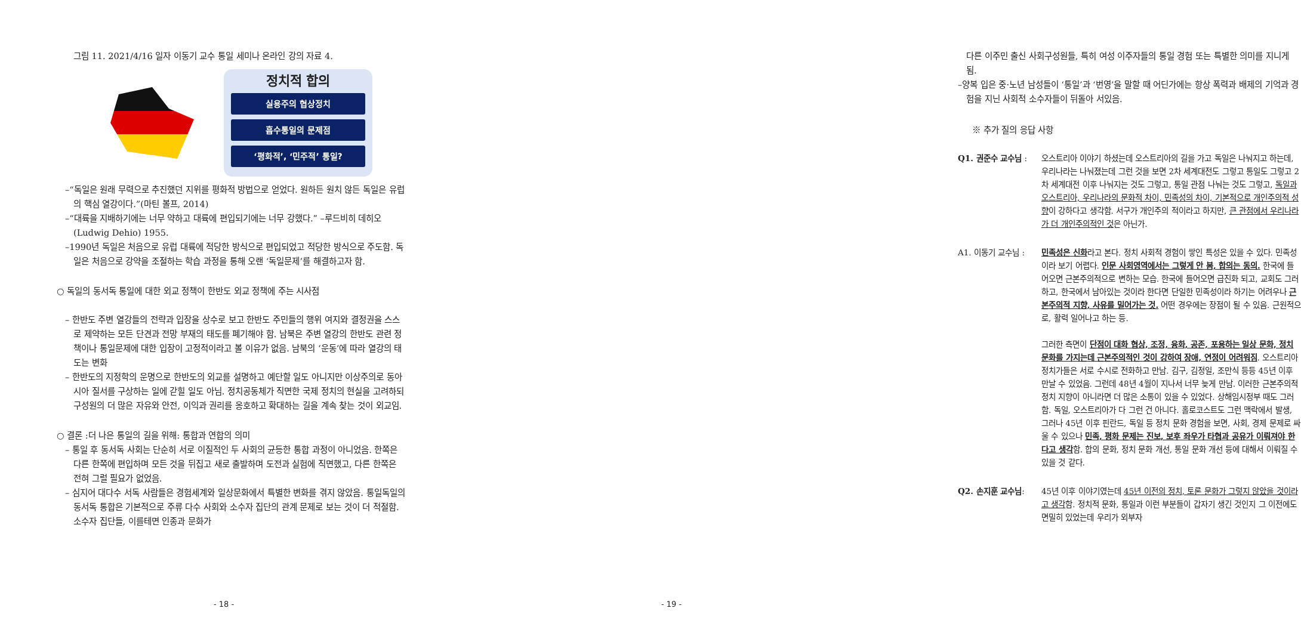그림 11. 2021/4/16 일자 이동기 교수 통일 세미나 온라인 강의 자료 4.
정치적 합의
실용주의 협상정치
흡수통일의 문제점
‘평화적’, ‘민주적’ 통일?
–“독일은 원래 무력으로 추진했던 지위를 평화적 방법으로 얻었다. 원하든 원치 않든 독일은 유럽의 핵심 열강이다.”(마틴 볼프, 2014)
–“대륙을 지배하기에는 너무 약하고 대륙에 편입되기에는 너무 강했다.” –루드비히 데히오(Ludwig Dehio) 1955.
–1990년 독일은 처음으로 유럽 대륙에 적당한 방식으로 편입되었고 적당한 방식으로 주도함. 독일은 처음으로 강약을 조절하는 학습 과정을 통해 오랜 ‘독일문제’를 해결하고자 함.
○ 독일의 동서독 통일에 대한 외교 정책이 한반도 외교 정책에 주는 시사점
– 한반도 주변 열강들의 전략과 입장을 상수로 보고 한반도 주민들의 행위 여지와 결정권을 스스로 제약하는 모든 단견과 전망 부재의 태도를 폐기해야 함. 남북은 주변 열강의 한반도 관련 정책이나 통일문제에 대한 입장이 고정적이라고 볼 이유가 없음. 남북의 ‘운동’에 따라 열강의 태도는 변화
– 한반도의 지정학의 운명으로 한반도의 외교를 설명하고 예단할 일도 아니지만 이상주의로 동아시아 질서를 구상하는 일에 갇힐 일도 아님. 정치공동체가 직면한 국제 정치의 현실을 고려하되구성원의 더 많은 자유와 안전, 이익과 권리를 옹호하고 확대하는 길을 계속 찾는 것이 외교임.
○ 결론 :더 나은 통일의 길을 위해: 통합과 연합의 의미
– 통일 후 동서독 사회는 단순히 서로 이질적인 두 사회의 균등한 통합 과정이 아니었음. 한쪽은 다른 한쪽에 편입하며 모든 것을 뒤집고 새로 출발하며 도전과 실험에 직면했고, 다른 한쪽은 전혀 그럴 필요가 없었음.
– 심지어 대다수 서독 사람들은 경험세계와 일상문화에서 특별한 변화를 겪지 않았음. 통일독일의 동서독 통합은 기본적으로 주류 다수 사회와 소수자 집단의 관계 문제로 보는 것이 더 적절함. 소수자 집단들, 이를테면 인종과 문화가
- 18 -
다른 이주민 출신 사회구성원들, 특히 여성 이주자들의 통일 경험 또는 특별한 의미를 지니게 됨.
–양복 입은 중·노년 남성들이 ‘통일’과 ‘번영’을 말할 때 어딘가에는 항상 폭력과 배제의 기억과 경험을 지닌 사회적 소수자들이 뒤돌아 서있음.
※ 추가 질의 응답 사항
Q1. 권준수 교수님 : 오스트리아 이야기 하셨는데 오스트리아의 길을 가고 독일은 나눠지고 하는데, 우리나라는 나눠졌는데 그런 것을 보면 2차 세계대전도 그렇고 통일도 그렇고 2차 세계대전 이후 나눠지는 것도 그렇고, 통일 관점 나눠는 것도 그렇고, 독일과 오스트리아, 우리나라의 문화적 차이, 민족성의 차이, 기본적으로 개인주의적 성향이 강하다고 생각함. 서구가 개인주의 적이라고 하지만, 큰 관점에서 우리나라가 더 개인주의적인 것은 아닌가.
A1. 이동기 교수님 : 민족성은 신화라고 본다. 정치 사회적 경험이 쌓인 특성은 있을 수 있다. 민족성이라 보기 어렵다. 인문 사회영역에서는 그렇게 안 봄, 합의는 동의. 한국에 들어오면 근본주의적으로 변하는 모습. 한국에 들어오면 급진화 되고, 교회도 그러하고, 한국에서 남아있는 것이라 한다면 단일한 민족성이라 하기는 어려우나 근본주의적 지향, 사유를 밀어가는 것. 어떤 경우에는 장점이 될 수 있음. 근원적으로, 활력 일어나고 하는 등.
그러한 측면이 단점이 대화 협상, 조정, 융화, 공존, 포용하는 일상 문화, 정치 문화를 가지는데 근본주의적인 것이 강하여 장애, 연정이 어려워짐. 오스트리아 정치가들은 서로 수시로 전화하고 만남. 김구, 김정일, 조만식 등등 45년 이후 만날 수 있었음. 그런데 48년 4월이 지나서 너무 늦게 만남. 이러한 근본주의적 정치 지향이 아니라면 더 많은 소통이 있을 수 있었다. 상해임시정부 때도 그러함. 독일, 오스트리아가 다 그런 건 아니다. 홀로코스트도 그런 맥락에서 발생, 그러나 45년 이후 핀란드, 독일 등 정치 문화 경험을 보면, 사회, 경제 문제로 싸울 수 있으나 민족, 평화 문제는 진보, 보후 좌우가 타협과 공유가 이뤄져야 한다고 생각함. 합의 문화, 정치 문화 개선, 통일 문화 개선 등에 대해서 이뤄질 수 있을 것 같다.
Q2. 손지훈 교수님: 45년 이후 이야기였는데 45년 이전의 정치, 토론 문화가 그렇지 않았을 것이라고 생각함. 정치적 문화, 통일과 이런 부분들이 갑자기 생긴 것인지 그 이전에도 면밀히 있었는데 우리가 외부자
- 19 -